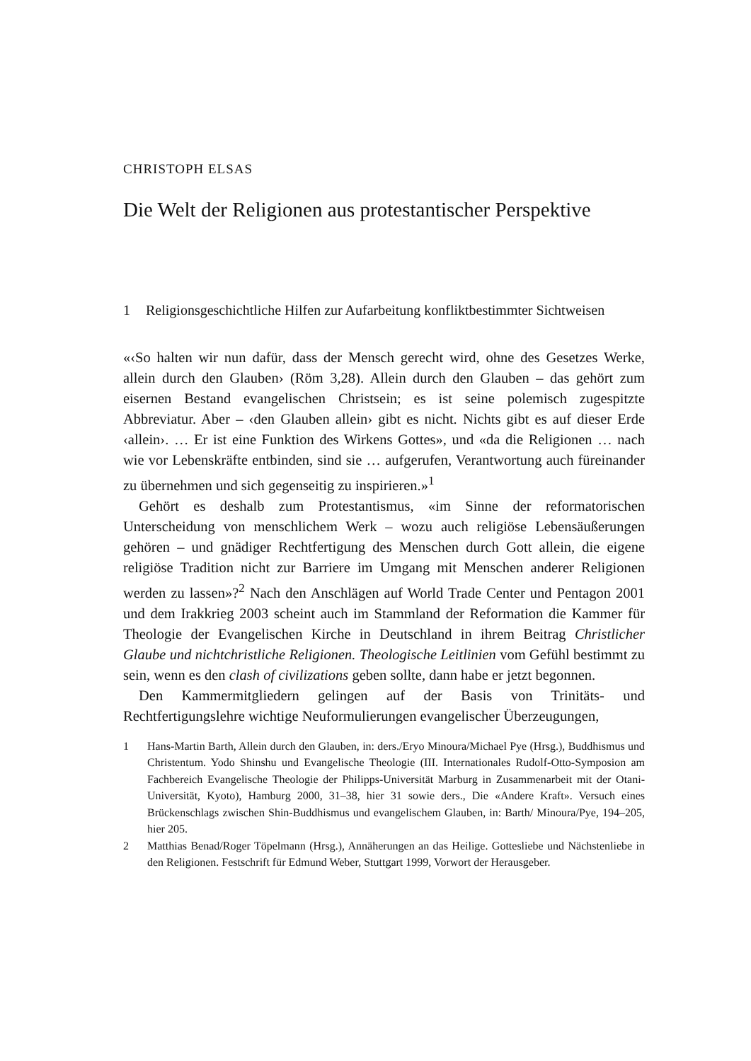CHRISTOPH ELSAS
Die Welt der Religionen aus protestantischer Perspektive
1 Religionsgeschichtliche Hilfen zur Aufarbeitung konfliktbestimmter Sichtweisen
«‹So halten wir nun dafür, dass der Mensch gerecht wird, ohne des Gesetzes Werke, allein durch den Glauben› (Röm 3,28). Allein durch den Glauben – das gehört zum eisernen Bestand evangelischen Christsein; es ist seine polemisch zugespitzte Abbreviatur. Aber – ‹den Glauben allein› gibt es nicht. Nichts gibt es auf dieser Erde ‹allein›. … Er ist eine Funktion des Wirkens Gottes», und «da die Religionen … nach wie vor Lebenskräfte entbinden, sind sie … aufgerufen, Verantwortung auch füreinander zu übernehmen und sich gegenseitig zu inspirieren.»<sup>1</sup>
Gehört es deshalb zum Protestantismus, «im Sinne der reformatorischen Unterscheidung von menschlichem Werk – wozu auch religiöse Lebensäußerungen gehören – und gnädiger Rechtfertigung des Menschen durch Gott allein, die eigene religiöse Tradition nicht zur Barriere im Umgang mit Menschen anderer Religionen werden zu lassen»?<sup>2</sup> Nach den Anschlägen auf World Trade Center und Pentagon 2001 und dem Irakkrieg 2003 scheint auch im Stammland der Reformation die Kammer für Theologie der Evangelischen Kirche in Deutschland in ihrem Beitrag Christlicher Glaube und nichtchristliche Religionen. Theologische Leitlinien vom Gefühl bestimmt zu sein, wenn es den clash of civilizations geben sollte, dann habe er jetzt begonnen.
Den Kammermitgliedern gelingen auf der Basis von Trinitäts- und Rechtfertigungslehre wichtige Neuformulierungen evangelischer Überzeugungen,
1 Hans-Martin Barth, Allein durch den Glauben, in: ders./Eryo Minoura/Michael Pye (Hrsg.), Buddhismus und Christentum. Yodo Shinshu und Evangelische Theologie (III. Internationales Rudolf-Otto-Symposion am Fachbereich Evangelische Theologie der Philipps-Universität Marburg in Zusammenarbeit mit der Otani-Universität, Kyoto), Hamburg 2000, 31–38, hier 31 sowie ders., Die «Andere Kraft». Versuch eines Brückenschlags zwischen Shin-Buddhismus und evangelischem Glauben, in: Barth/ Minoura/Pye, 194–205, hier 205.
2 Matthias Benad/Roger Töpelmann (Hrsg.), Annäherungen an das Heilige. Gottesliebe und Nächstenliebe in den Religionen. Festschrift für Edmund Weber, Stuttgart 1999, Vorwort der Herausgeber.